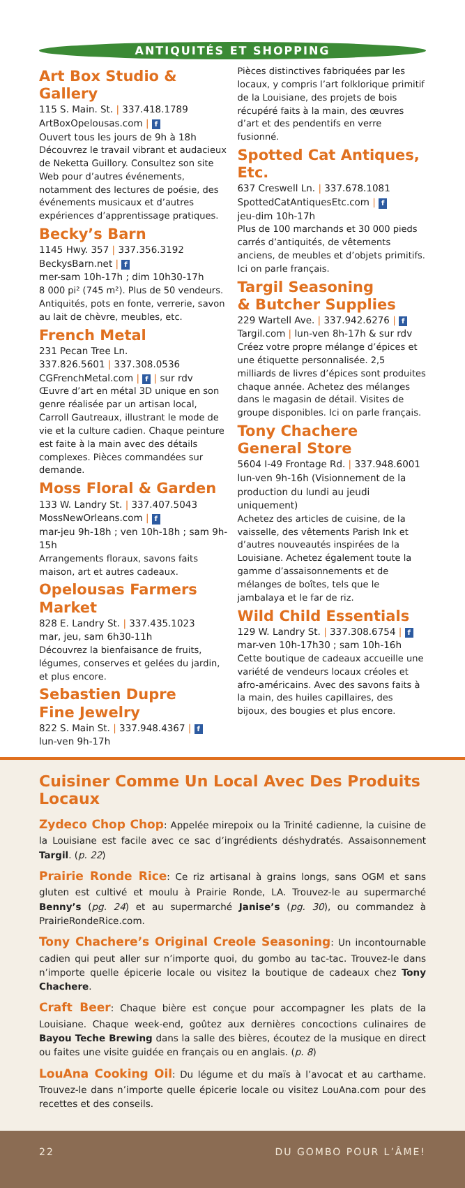ANTIQUITÉS ET SHOPPING
Art Box Studio & Gallery
115 S. Main. St. | 337.418.1789
ArtBoxOpelousas.com | f
Ouvert tous les jours de 9h à 18h
Découvrez le travail vibrant et audacieux de Neketta Guillory. Consultez son site Web pour d’autres événements, notamment des lectures de poésie, des événements musicaux et d’autres expériences d’apprentissage pratiques.
Becky’s Barn
1145 Hwy. 357 | 337.356.3192
BeckysBarn.net | f
mer-sam 10h-17h ; dim 10h30-17h
8 000 pi² (745 m²). Plus de 50 vendeurs. Antiquités, pots en fonte, verrerie, savon au lait de chèvre, meubles, etc.
French Metal
231 Pecan Tree Ln.
337.826.5601 | 337.308.0536
CGFrenchMetal.com | f | sur rdv
Œuvre d’art en métal 3D unique en son genre réalisée par un artisan local, Carroll Gautreaux, illustrant le mode de vie et la culture cadien. Chaque peinture est faite à la main avec des détails complexes. Pièces commandées sur demande.
Moss Floral & Garden
133 W. Landry St. | 337.407.5043
MossNewOrleans.com | f
mar-jeu 9h-18h ; ven 10h-18h ; sam 9h-15h
Arrangements floraux, savons faits maison, art et autres cadeaux.
Opelousas Farmers Market
828 E. Landry St. | 337.435.1023
mar, jeu, sam 6h30-11h
Découvrez la bienfaisance de fruits, légumes, conserves et gelées du jardin, et plus encore.
Sebastien Dupre
Fine Jewelry
822 S. Main St. | 337.948.4367 | f
lun-ven 9h-17h
Pièces distinctives fabriquées par les locaux, y compris l’art folklorique primitif de la Louisiane, des projets de bois récupéré faits à la main, des œuvres d’art et des pendentifs en verre fusionné.
Spotted Cat Antiques, Etc.
637 Creswell Ln. | 337.678.1081
SpottedCatAntiquesEtc.com | f
jeu-dim 10h-17h
Plus de 100 marchands et 30 000 pieds carrés d’antiquités, de vêtements anciens, de meubles et d’objets primitifs. Ici on parle français.
Targil Seasoning
& Butcher Supplies
229 Wartell Ave. | 337.942.6276 | f
Targil.com | lun-ven 8h-17h & sur rdv
Créez votre propre mélange d’épices et une étiquette personnalisée. 2,5 milliards de livres d’épices sont produites chaque année. Achetez des mélanges dans le magasin de détail. Visites de groupe disponibles. Ici on parle français.
Tony Chachere
General Store
5604 I-49 Frontage Rd. | 337.948.6001
lun-ven 9h-16h (Visionnement de la production du lundi au jeudi uniquement)
Achetez des articles de cuisine, de la vaisselle, des vêtements Parish Ink et d’autres nouveautés inspirées de la Louisiane. Achetez également toute la gamme d’assaisonnements et de mélanges de boîtes, tels que le jambalaya et le far de riz.
Wild Child Essentials
129 W. Landry St. | 337.308.6754 | f
mar-ven 10h-17h30 ; sam 10h-16h
Cette boutique de cadeaux accueille une variété de vendeurs locaux créoles et afro-américains. Avec des savons faits à la main, des huiles capillaires, des bijoux, des bougies et plus encore.
Cuisiner Comme Un Local Avec Des Produits Locaux
Zydeco Chop Chop: Appelée mirepoix ou la Trinité cadienne, la cuisine de la Louisiane est facile avec ce sac d’ingrédients déshydratés. Assaisonnement Targil. (p. 22)
Prairie Ronde Rice: Ce riz artisanal à grains longs, sans OGM et sans gluten est cultivé et moulu à Prairie Ronde, LA. Trouvez-le au supermarché Benny’s (pg. 24) et au supermarché Janise’s (pg. 30), ou commandez à PrairieRondeRice.com.
Tony Chachere’s Original Creole Seasoning: Un incontournable cadien qui peut aller sur n’importe quoi, du gombo au tac-tac. Trouvez-le dans n’importe quelle épicerie locale ou visitez la boutique de cadeaux chez Tony Chachere.
Craft Beer: Chaque bière est conçue pour accompagner les plats de la Louisiane. Chaque week-end, goûtez aux dernières concoctions culinaires de Bayou Teche Brewing dans la salle des bières, écoutez de la musique en direct ou faites une visite guidée en français ou en anglais. (p. 8)
LouAna Cooking Oil: Du légume et du maïs à l’avocat et au carthame. Trouvez-le dans n’importe quelle épicerie locale ou visitez LouAna.com pour des recettes et des conseils.
22 DU GOMBO POUR L’ÂME!